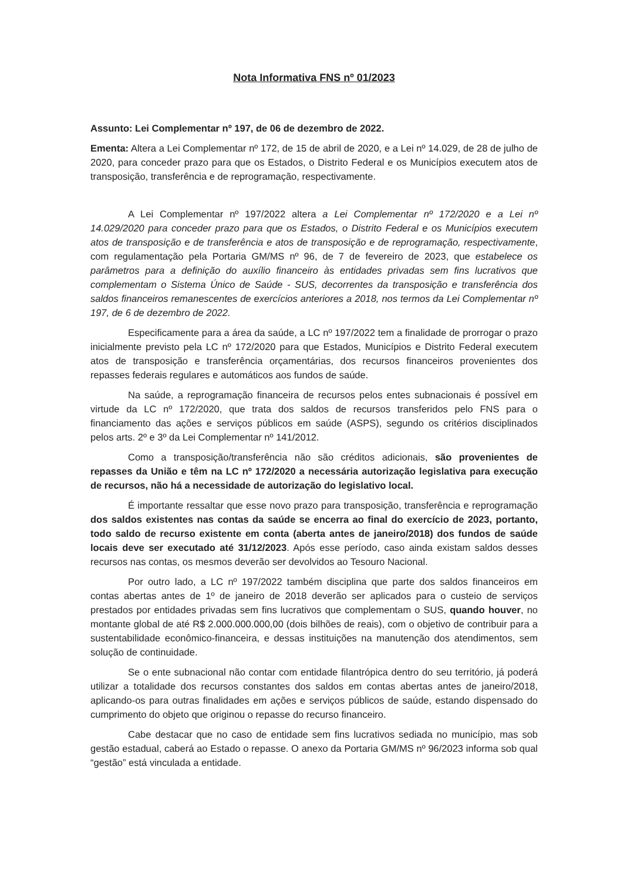Nota Informativa FNS nº 01/2023
Assunto: Lei Complementar nº 197, de 06 de dezembro de 2022.
Ementa: Altera a Lei Complementar nº 172, de 15 de abril de 2020, e a Lei nº 14.029, de 28 de julho de 2020, para conceder prazo para que os Estados, o Distrito Federal e os Municípios executem atos de transposição, transferência e de reprogramação, respectivamente.
A Lei Complementar nº 197/2022 altera a Lei Complementar nº 172/2020 e a Lei nº 14.029/2020 para conceder prazo para que os Estados, o Distrito Federal e os Municípios executem atos de transposição e de transferência e atos de transposição e de reprogramação, respectivamente, com regulamentação pela Portaria GM/MS nº 96, de 7 de fevereiro de 2023, que estabelece os parâmetros para a definição do auxílio financeiro às entidades privadas sem fins lucrativos que complementam o Sistema Único de Saúde - SUS, decorrentes da transposição e transferência dos saldos financeiros remanescentes de exercícios anteriores a 2018, nos termos da Lei Complementar nº 197, de 6 de dezembro de 2022.
Especificamente para a área da saúde, a LC nº 197/2022 tem a finalidade de prorrogar o prazo inicialmente previsto pela LC nº 172/2020 para que Estados, Municípios e Distrito Federal executem atos de transposição e transferência orçamentárias, dos recursos financeiros provenientes dos repasses federais regulares e automáticos aos fundos de saúde.
Na saúde, a reprogramação financeira de recursos pelos entes subnacionais é possível em virtude da LC nº 172/2020, que trata dos saldos de recursos transferidos pelo FNS para o financiamento das ações e serviços públicos em saúde (ASPS), segundo os critérios disciplinados pelos arts. 2º e 3º da Lei Complementar nº 141/2012.
Como a transposição/transferência não são créditos adicionais, são provenientes de repasses da União e têm na LC nº 172/2020 a necessária autorização legislativa para execução de recursos, não há a necessidade de autorização do legislativo local.
É importante ressaltar que esse novo prazo para transposição, transferência e reprogramação dos saldos existentes nas contas da saúde se encerra ao final do exercício de 2023, portanto, todo saldo de recurso existente em conta (aberta antes de janeiro/2018) dos fundos de saúde locais deve ser executado até 31/12/2023. Após esse período, caso ainda existam saldos desses recursos nas contas, os mesmos deverão ser devolvidos ao Tesouro Nacional.
Por outro lado, a LC nº 197/2022 também disciplina que parte dos saldos financeiros em contas abertas antes de 1º de janeiro de 2018 deverão ser aplicados para o custeio de serviços prestados por entidades privadas sem fins lucrativos que complementam o SUS, quando houver, no montante global de até R$ 2.000.000.000,00 (dois bilhões de reais), com o objetivo de contribuir para a sustentabilidade econômico-financeira, e dessas instituições na manutenção dos atendimentos, sem solução de continuidade.
Se o ente subnacional não contar com entidade filantrópica dentro do seu território, já poderá utilizar a totalidade dos recursos constantes dos saldos em contas abertas antes de janeiro/2018, aplicando-os para outras finalidades em ações e serviços públicos de saúde, estando dispensado do cumprimento do objeto que originou o repasse do recurso financeiro.
Cabe destacar que no caso de entidade sem fins lucrativos sediada no município, mas sob gestão estadual, caberá ao Estado o repasse. O anexo da Portaria GM/MS nº 96/2023 informa sob qual “gestão” está vinculada a entidade.